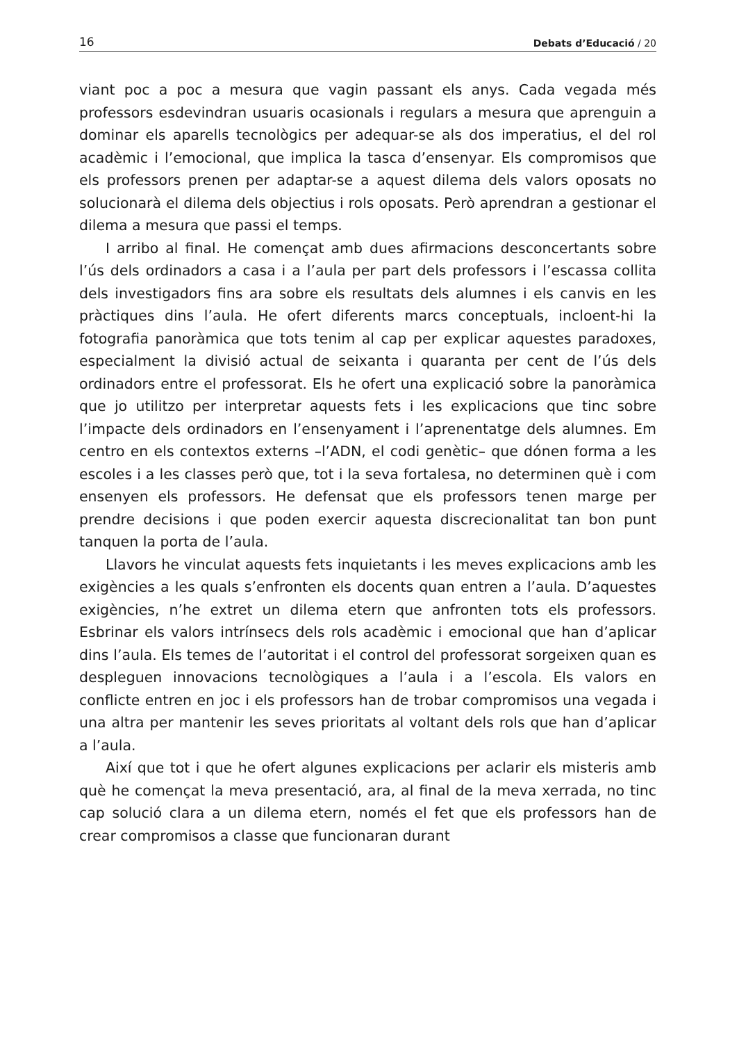16 Debats d’Educació / 20
viant poc a poc a mesura que vagin passant els anys. Cada vegada més professors esdevindran usuaris ocasionals i regulars a mesura que aprenguin a dominar els aparells tecnològics per adequar-se als dos imperatius, el del rol acadèmic i l’emocional, que implica la tasca d’ensenyar. Els compromisos que els professors prenen per adaptar-se a aquest dilema dels valors oposats no solucionarà el dilema dels objectius i rols oposats. Però aprendran a gestionar el dilema a mesura que passi el temps.
I arribo al final. He començat amb dues afirmacions desconcertants sobre l’ús dels ordinadors a casa i a l’aula per part dels professors i l’escassa collita dels investigadors fins ara sobre els resultats dels alumnes i els canvis en les pràctiques dins l’aula. He ofert diferents marcs conceptuals, incloent-hi la fotografia panoràmica que tots tenim al cap per explicar aquestes paradoxes, especialment la divisió actual de seixanta i quaranta per cent de l’ús dels ordinadors entre el professorat. Els he ofert una explicació sobre la panoràmica que jo utilitzo per interpretar aquests fets i les explicacions que tinc sobre l’impacte dels ordinadors en l’ensenyament i l’aprenentatge dels alumnes. Em centro en els contextos externs –l’ADN, el codi genètic– que dónen forma a les escoles i a les classes però que, tot i la seva fortalesa, no determinen què i com ensenyen els professors. He defensat que els professors tenen marge per prendre decisions i que poden exercir aquesta discrecionalitat tan bon punt tanquen la porta de l’aula.
Llavors he vinculat aquests fets inquietants i les meves explicacions amb les exigències a les quals s’enfronten els docents quan entren a l’aula. D’aquestes exigències, n’he extret un dilema etern que anfronten tots els professors. Esbrinar els valors intrínsecs dels rols acadèmic i emocional que han d’aplicar dins l’aula. Els temes de l’autoritat i el control del professorat sorgeixen quan es despleguen innovacions tecnològiques a l’aula i a l’escola. Els valors en conflicte entren en joc i els professors han de trobar compromisos una vegada i una altra per mantenir les seves prioritats al voltant dels rols que han d’aplicar a l’aula.
Així que tot i que he ofert algunes explicacions per aclarir els misteris amb què he començat la meva presentació, ara, al final de la meva xerrada, no tinc cap solució clara a un dilema etern, només el fet que els professors han de crear compromisos a classe que funcionaran durant